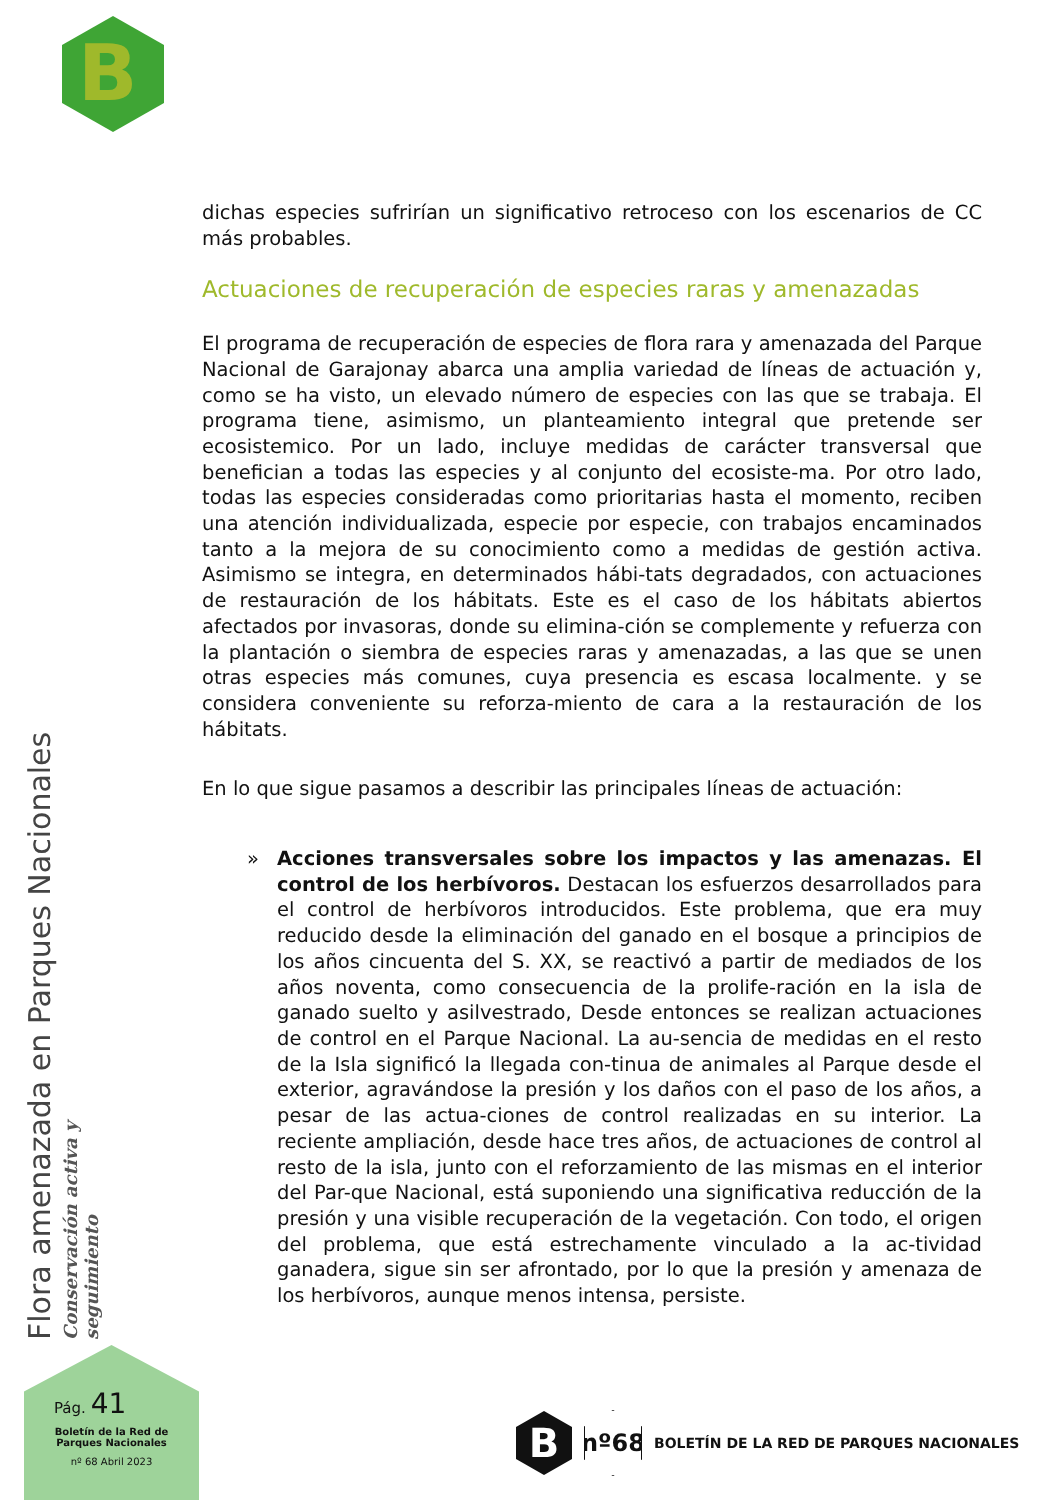B
dichas especies sufrirían un significativo retroceso con los escenarios de CC más probables.
Actuaciones de recuperación de especies raras y amenazadas
El programa de recuperación de especies de flora rara y amenazada del Parque Nacional de Garajonay abarca una amplia variedad de líneas de actuación y, como se ha visto, un elevado número de especies con las que se trabaja. El programa tiene, asimismo, un planteamiento integral que pretende ser ecosistemico. Por un lado, incluye medidas de carácter transversal que benefician a todas las especies y al conjunto del ecosiste-ma. Por otro lado, todas las especies consideradas como prioritarias hasta el momento, reciben una atención individualizada, especie por especie, con trabajos encaminados tanto a la mejora de su conocimiento como a medidas de gestión activa. Asimismo se integra, en determinados hábi-tats degradados, con actuaciones de restauración de los hábitats. Este es el caso de los hábitats abiertos afectados por invasoras, donde su elimina-ción se complemente y refuerza con la plantación o siembra de especies raras y amenazadas, a las que se unen otras especies más comunes, cuya presencia es escasa localmente. y se considera conveniente su reforza-miento de cara a la restauración de los hábitats.
En lo que sigue pasamos a describir las principales líneas de actuación:
» Acciones transversales sobre los impactos y las amenazas. El control de los herbívoros. Destacan los esfuerzos desarrollados para el control de herbívoros introducidos. Este problema, que era muy reducido desde la eliminación del ganado en el bosque a principios de los años cincuenta del S. XX, se reactivó a partir de mediados de los años noventa, como consecuencia de la prolife-ración en la isla de ganado suelto y asilvestrado, Desde entonces se realizan actuaciones de control en el Parque Nacional. La au-sencia de medidas en el resto de la Isla significó la llegada con-tinua de animales al Parque desde el exterior, agravándose la presión y los daños con el paso de los años, a pesar de las actua-ciones de control realizadas en su interior. La reciente ampliación, desde hace tres años, de actuaciones de control al resto de la isla, junto con el reforzamiento de las mismas en el interior del Par-que Nacional, está suponiendo una significativa reducción de la presión y una visible recuperación de la vegetación. Con todo, el origen del problema, que está estrechamente vinculado a la ac-tividad ganadera, sigue sin ser afrontado, por lo que la presión y amenaza de los herbívoros, aunque menos intensa, persiste.
Flora amenazada en Parques Nacionales
Conservación activa y seguimiento
Pág. 41
Boletín de la Red de
Parques Nacionales
nº 68 Abril 2023
B
nº68
BOLETÍN DE LA RED DE PARQUES NACIONALES